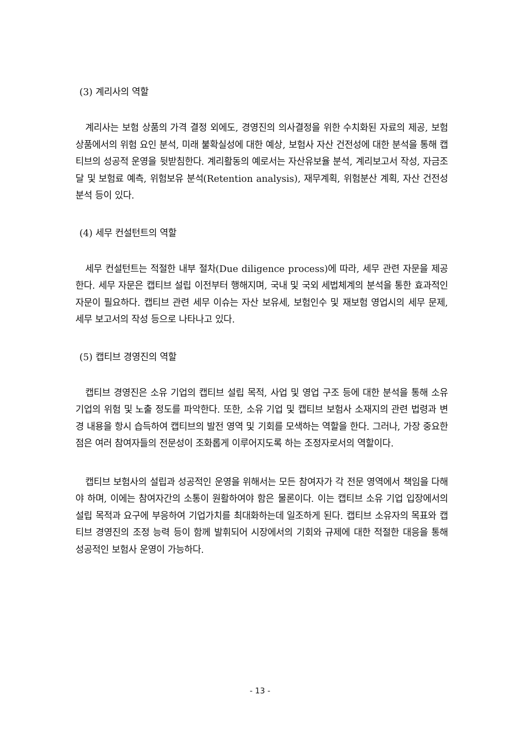(3) 계리사의 역할
계리사는 보험 상품의 가격 결정 외에도, 경영진의 의사결정을 위한 수치화된 자료의 제공, 보험 상품에서의 위험 요인 분석, 미래 불확실성에 대한 예상, 보험사 자산 건전성에 대한 분석을 통해 캡티브의 성공적 운영을 뒷받침한다. 계리활동의 예로서는 자산유보율 분석, 계리보고서 작성, 자금조달 및 보험료 예측, 위험보유 분석(Retention analysis), 재무계획, 위험분산 계획, 자산 건전성 분석 등이 있다.
(4) 세무 컨설턴트의 역할
세무 컨설턴트는 적절한 내부 절차(Due diligence process)에 따라, 세무 관련 자문을 제공한다. 세무 자문은 캡티브 설립 이전부터 행해지며, 국내 및 국외 세법체계의 분석을 통한 효과적인 자문이 필요하다. 캡티브 관련 세무 이슈는 자산 보유세, 보험인수 및 재보험 영업시의 세무 문제, 세무 보고서의 작성 등으로 나타나고 있다.
(5) 캡티브 경영진의 역할
캡티브 경영진은 소유 기업의 캡티브 설립 목적, 사업 및 영업 구조 등에 대한 분석을 통해 소유 기업의 위험 및 노출 정도를 파악한다. 또한, 소유 기업 및 캡티브 보험사 소재지의 관련 법령과 변경 내용을 항시 습득하여 캡티브의 발전 영역 및 기회를 모색하는 역할을 한다. 그러나, 가장 중요한 점은 여러 참여자들의 전문성이 조화롭게 이루어지도록 하는 조정자로서의 역할이다.
캡티브 보험사의 설립과 성공적인 운영을 위해서는 모든 참여자가 각 전문 영역에서 책임을 다해야 하며, 이에는 참여자간의 소통이 원활하여야 함은 물론이다. 이는 캡티브 소유 기업 입장에서의 설립 목적과 요구에 부응하여 기업가치를 최대화하는데 일조하게 된다. 캡티브 소유자의 목표와 캡티브 경영진의 조정 능력 등이 함께 발휘되어 시장에서의 기회와 규제에 대한 적절한 대응을 통해 성공적인 보험사 운영이 가능하다.
- 13 -